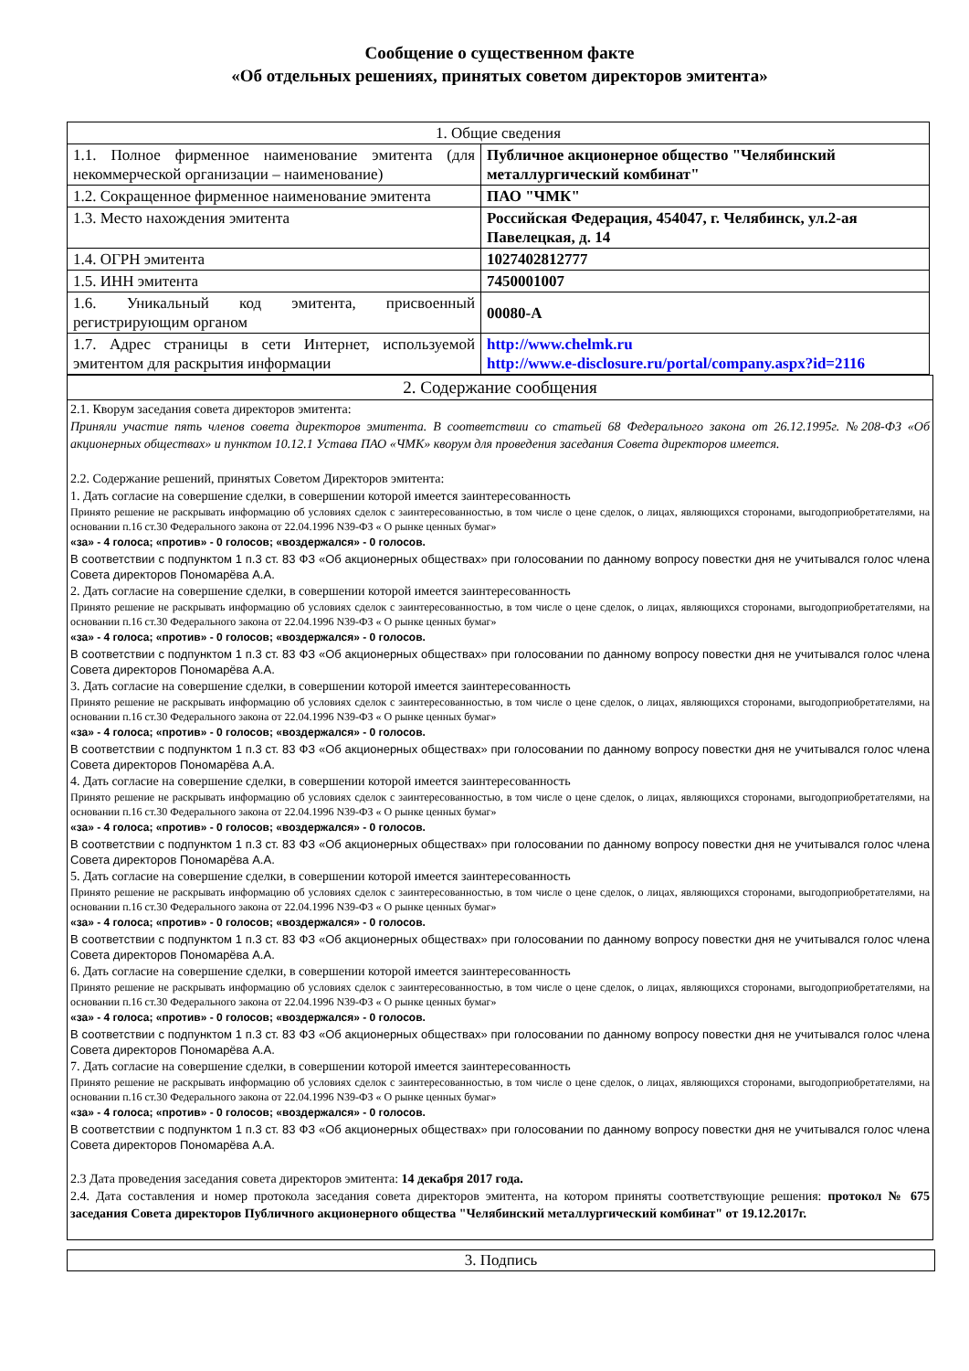Сообщение о существенном факте
«Об отдельных решениях, принятых советом директоров эмитента»
| 1. Общие сведения | |
| 1.1. Полное фирменное наименование эмитента (для некоммерческой организации – наименование) | Публичное акционерное общество "Челябинский металлургический комбинат" |
| 1.2. Сокращенное фирменное наименование эмитента | ПАО "ЧМК" |
| 1.3. Место нахождения эмитента | Российская Федерация, 454047, г. Челябинск, ул.2-ая Павелецкая, д. 14 |
| 1.4. ОГРН эмитента | 1027402812777 |
| 1.5. ИНН эмитента | 7450001007 |
| 1.6. Уникальный код эмитента, присвоенный регистрирующим органом | 00080-A |
| 1.7. Адрес страницы в сети Интернет, используемой эмитентом для раскрытия информации | http://www.chelmk.ru http://www.e-disclosure.ru/portal/company.aspx?id=2116 |
2. Содержание сообщения
2.1. Кворум заседания совета директоров эмитента:
Приняли участие пять членов совета директоров эмитента. В соответствии со статьей 68 Федерального закона от 26.12.1995г. №208-ФЗ «Об акционерных обществах» и пунктом 10.12.1 Устава ПАО «ЧМК» кворум для проведения заседания Совета директоров имеется.
2.2. Содержание решений, принятых Советом Директоров эмитента:
1. Дать согласие на совершение сделки, в совершении которой имеется заинтересованность
Принято решение не раскрывать информацию об условиях сделок с заинтересованностью, в том числе о цене сделок, о лицах, являющихся сторонами, выгодоприобретателями, на основании п.16 ст.30 Федерального закона от 22.04.1996 N39-ФЗ « О рынке ценных бумаг»
«за» - 4 голоса; «против» - 0 голосов; «воздержался» - 0 голосов.
В соответствии с подпунктом 1 п.3 ст. 83 ФЗ «Об акционерных обществах» при голосовании по данному вопросу повестки дня не учитывался голос члена Совета директоров Пономарёва А.А.
2. Дать согласие на совершение сделки, в совершении которой имеется заинтересованность
Принято решение не раскрывать информацию об условиях сделок с заинтересованностью, в том числе о цене сделок, о лицах, являющихся сторонами, выгодоприобретателями, на основании п.16 ст.30 Федерального закона от 22.04.1996 N39-ФЗ « О рынке ценных бумаг»
«за» - 4 голоса; «против» - 0 голосов; «воздержался» - 0 голосов.
В соответствии с подпунктом 1 п.3 ст. 83 ФЗ «Об акционерных обществах» при голосовании по данному вопросу повестки дня не учитывался голос члена Совета директоров Пономарёва А.А.
3. Дать согласие на совершение сделки, в совершении которой имеется заинтересованность
Принято решение не раскрывать информацию об условиях сделок с заинтересованностью, в том числе о цене сделок, о лицах, являющихся сторонами, выгодоприобретателями, на основании п.16 ст.30 Федерального закона от 22.04.1996 N39-ФЗ « О рынке ценных бумаг»
«за» - 4 голоса; «против» - 0 голосов; «воздержался» - 0 голосов.
В соответствии с подпунктом 1 п.3 ст. 83 ФЗ «Об акционерных обществах» при голосовании по данному вопросу повестки дня не учитывался голос члена Совета директоров Пономарёва А.А.
4. Дать согласие на совершение сделки, в совершении которой имеется заинтересованность
Принято решение не раскрывать информацию об условиях сделок с заинтересованностью, в том числе о цене сделок, о лицах, являющихся сторонами, выгодоприобретателями, на основании п.16 ст.30 Федерального закона от 22.04.1996 N39-ФЗ « О рынке ценных бумаг»
«за» - 4 голоса; «против» - 0 голосов; «воздержался» - 0 голосов.
В соответствии с подпунктом 1 п.3 ст. 83 ФЗ «Об акционерных обществах» при голосовании по данному вопросу повестки дня не учитывался голос члена Совета директоров Пономарёва А.А.
5. Дать согласие на совершение сделки, в совершении которой имеется заинтересованность
Принято решение не раскрывать информацию об условиях сделок с заинтересованностью, в том числе о цене сделок, о лицах, являющихся сторонами, выгодоприобретателями, на основании п.16 ст.30 Федерального закона от 22.04.1996 N39-ФЗ « О рынке ценных бумаг»
«за» - 4 голоса; «против» - 0 голосов; «воздержался» - 0 голосов.
В соответствии с подпунктом 1 п.3 ст. 83 ФЗ «Об акционерных обществах» при голосовании по данному вопросу повестки дня не учитывался голос члена Совета директоров Пономарёва А.А.
6. Дать согласие на совершение сделки, в совершении которой имеется заинтересованность
Принято решение не раскрывать информацию об условиях сделок с заинтересованностью, в том числе о цене сделок, о лицах, являющихся сторонами, выгодоприобретателями, на основании п.16 ст.30 Федерального закона от 22.04.1996 N39-ФЗ « О рынке ценных бумаг»
«за» - 4 голоса; «против» - 0 голосов; «воздержался» - 0 голосов.
В соответствии с подпунктом 1 п.3 ст. 83 ФЗ «Об акционерных обществах» при голосовании по данному вопросу повестки дня не учитывался голос члена Совета директоров Пономарёва А.А.
7. Дать согласие на совершение сделки, в совершении которой имеется заинтересованность
Принято решение не раскрывать информацию об условиях сделок с заинтересованностью, в том числе о цене сделок, о лицах, являющихся сторонами, выгодоприобретателями, на основании п.16 ст.30 Федерального закона от 22.04.1996 N39-ФЗ « О рынке ценных бумаг»
«за» - 4 голоса; «против» - 0 голосов; «воздержался» - 0 голосов.
В соответствии с подпунктом 1 п.3 ст. 83 ФЗ «Об акционерных обществах» при голосовании по данному вопросу повестки дня не учитывался голос члена Совета директоров Пономарёва А.А.
2.3 Дата проведения заседания совета директоров эмитента: 14 декабря 2017 года.
2.4. Дата составления и номер протокола заседания совета директоров эмитента, на котором приняты соответствующие решения: протокол № 675 заседания Совета директоров Публичного акционерного общества "Челябинский металлургический комбинат" от 19.12.2017г.
3. Подпись